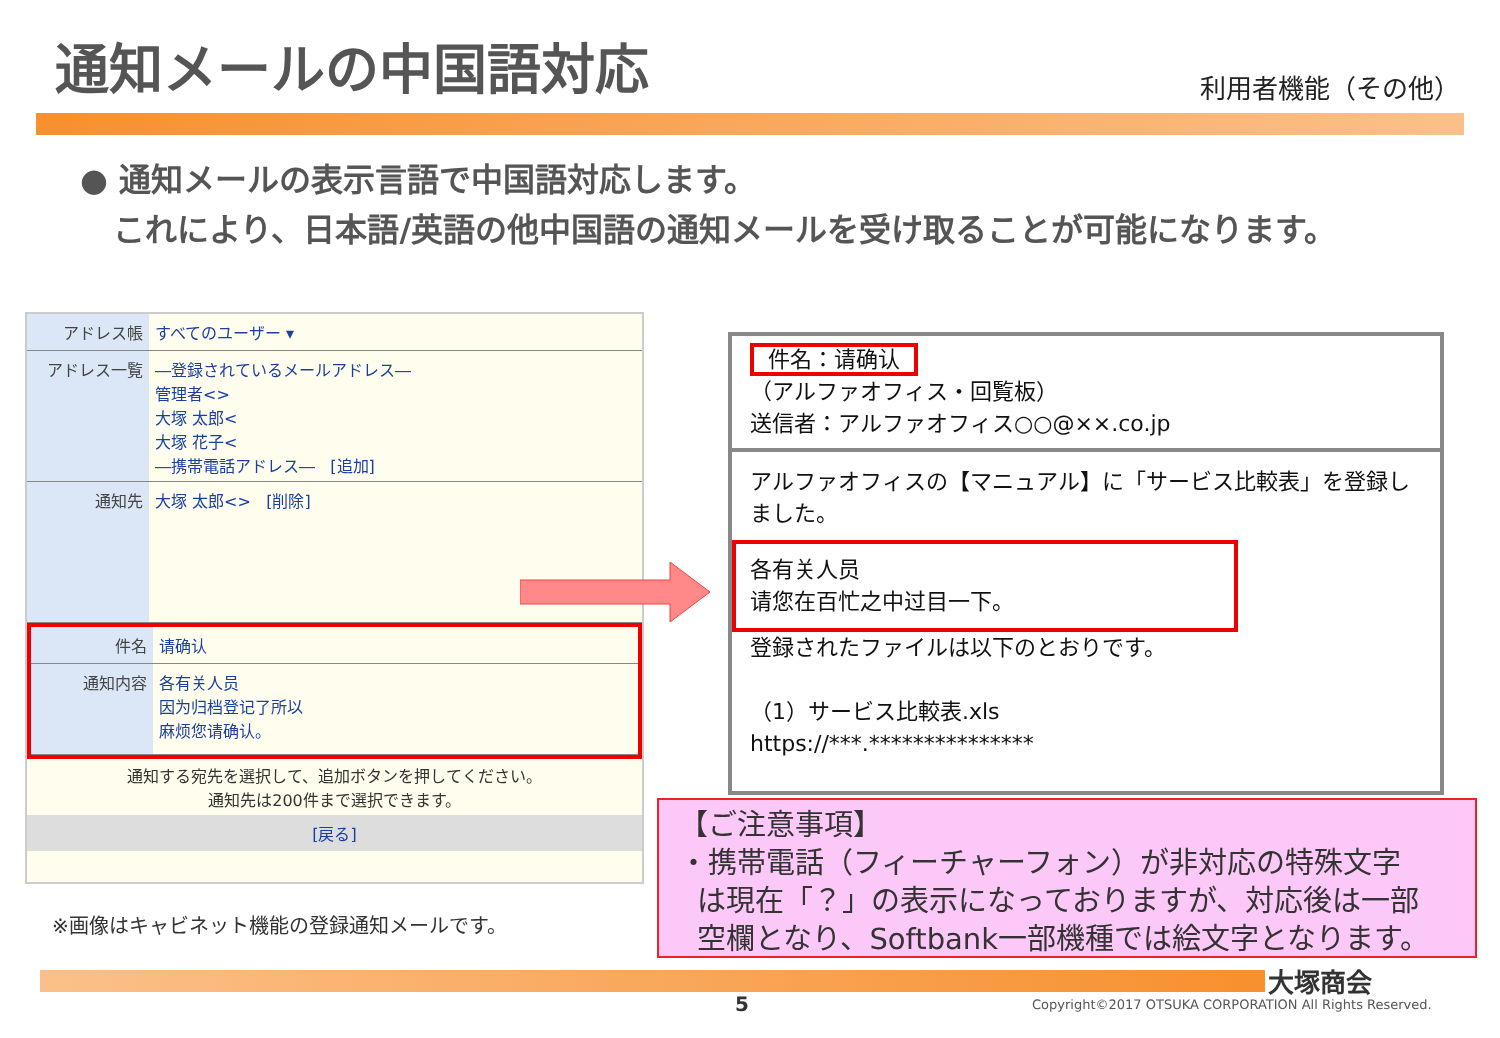通知メールの中国語対応
利用者機能（その他）
● 通知メールの表示言語で中国語対応します。
これにより、日本語/英語の他中国語の通知メールを受け取ることが可能になります。
アドレス帳 すべてのユーザー ▾
アドレス一覧 ―登録されているメールアドレス―
管理者<>
大塚 太郎<
大塚 花子<
―携帯電話アドレス― [追加]
通知先 大塚 太郎<> [削除]
件名 请确认
通知内容 各有关人员
因为归档登记了所以
麻烦您请确认。
通知する宛先を選択して、追加ボタンを押してください。
通知先は200件まで選択できます。
[戻る]
※画像はキャビネット機能の登録通知メールです。
件名：请确认
（アルファオフィス・回覧板）
送信者：アルファオフィス○○@××.co.jp
アルファオフィスの【マニュアル】に「サービス比較表」を登録しました。
各有关人员
请您在百忙之中过目一下。
登録されたファイルは以下のとおりです。
（1）サービス比較表.xls
https://***.***************
【ご注意事項】
・携帯電話（フィーチャーフォン）が非対応の特殊文字
は現在「？」の表示になっておりますが、対応後は一部
空欄となり、Softbank一部機種では絵文字となります。
大塚商会
5
Copyright©2017 OTSUKA CORPORATION All Rights Reserved.